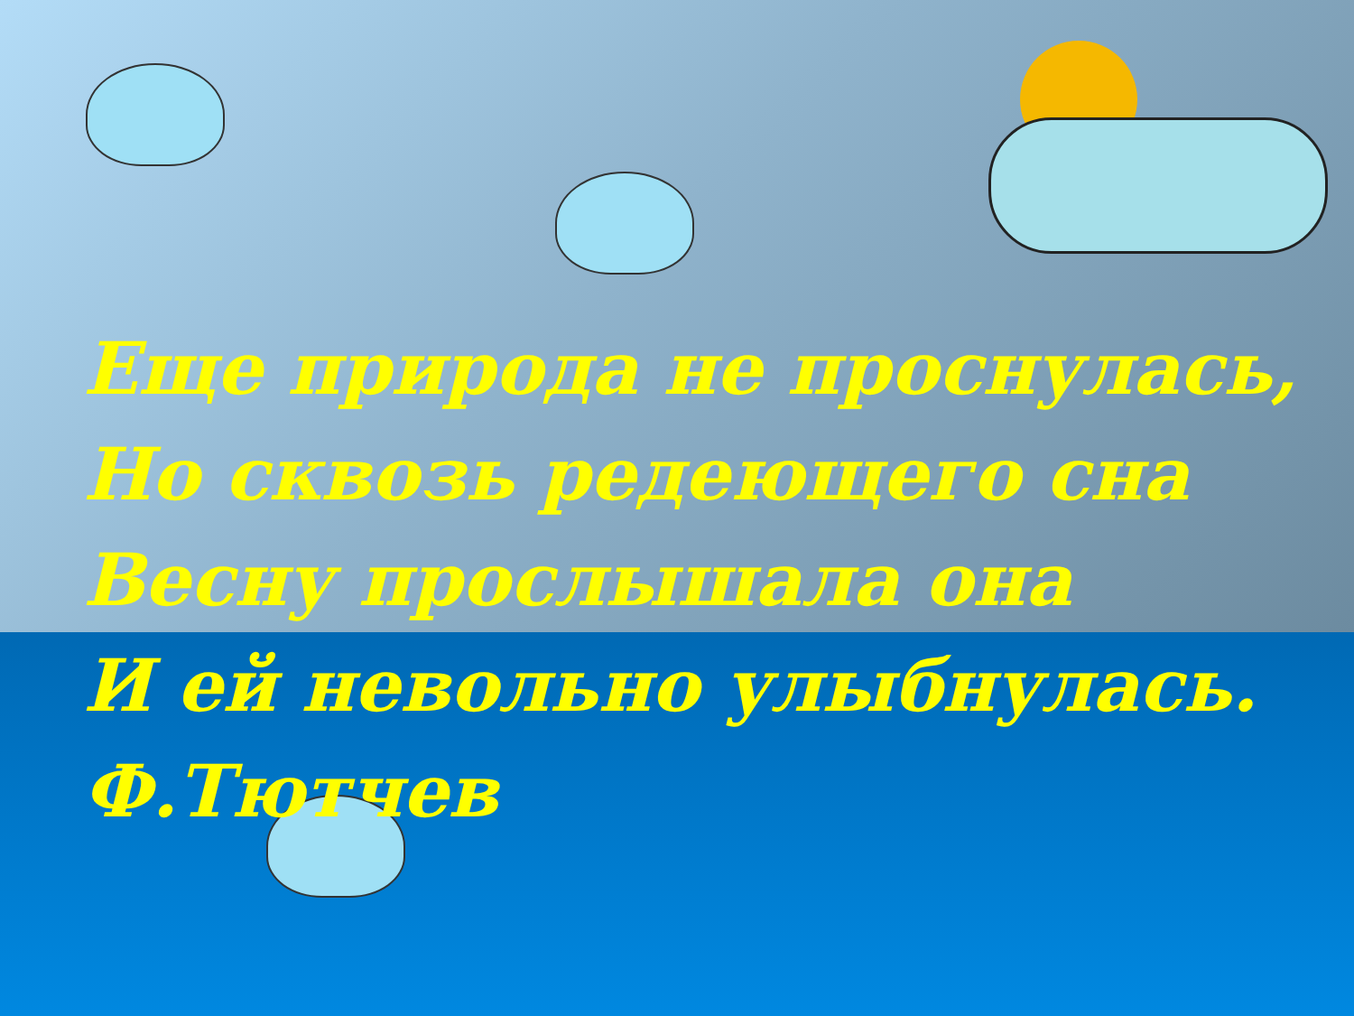Еще природа не проснулась,
Но сквозь редеющего сна
Весну прослышала она
И ей невольно улыбнулась.
Ф.Тютчев